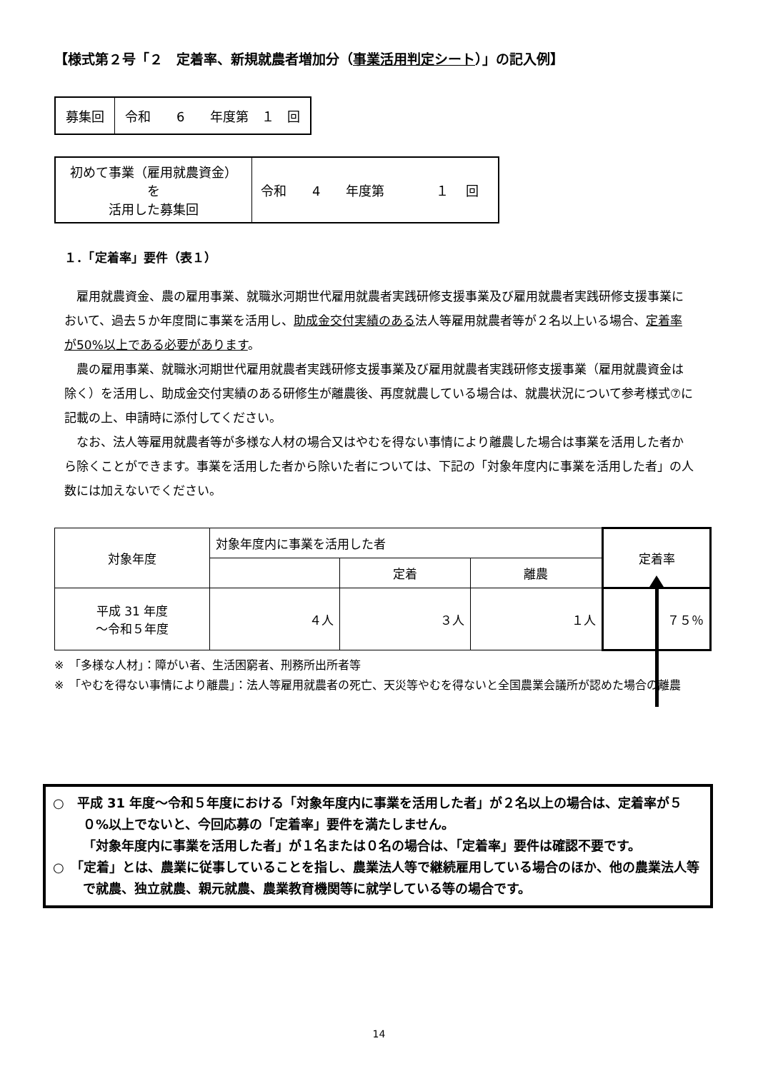【様式第２号「２　定着率、新規就農者増加分（事業活用判定シート）」の記入例】
| 募集回 | 令和 6 年度第 １ 回 |
| 初めて事業（雇用就農資金）を 活用した募集回 | 令和 4 年度第 １ 回 |
１．「定着率」要件（表１）
雇用就農資金、農の雇用事業、就職氷河期世代雇用就農者実践研修支援事業及び雇用就農者実践研修支援事業において、過去５か年度間に事業を活用し、助成金交付実績のある法人等雇用就農者等が２名以上いる場合、定着率が50%以上である必要があります。
農の雇用事業、就職氷河期世代雇用就農者実践研修支援事業及び雇用就農者実践研修支援事業（雇用就農資金は除く）を活用し、助成金交付実績のある研修生が離農後、再度就農している場合は、就農状況について参考様式⑦に記載の上、申請時に添付してください。
なお、法人等雇用就農者等が多様な人材の場合又はやむを得ない事情により離農した場合は事業を活用した者から除くことができます。事業を活用した者から除いた者については、下記の「対象年度内に事業を活用した者」の人数には加えないでください。
| 対象年度 | 対象年度内に事業を活用した者 | | | 定着率 |
| | | 定着 | 離農 | |
| 平成 31 年度 ～令和５年度 | ４人 | ３人 | １人 | ７５％ |
※　「多様な人材」：障がい者、生活困窮者、刑務所出所者等
※　「やむを得ない事情により離農」：法人等雇用就農者の死亡、天災等やむを得ないと全国農業会議所が認めた場合の離農
○　平成 31 年度～令和５年度における「対象年度内に事業を活用した者」が２名以上の場合は、定着率が５０%以上でないと、今回応募の「定着率」要件を満たしません。
「対象年度内に事業を活用した者」が１名または０名の場合は、「定着率」要件は確認不要です。
○　「定着」とは、農業に従事していることを指し、農業法人等で継続雇用している場合のほか、他の農業法人等で就農、独立就農、親元就農、農業教育機関等に就学している等の場合です。
14